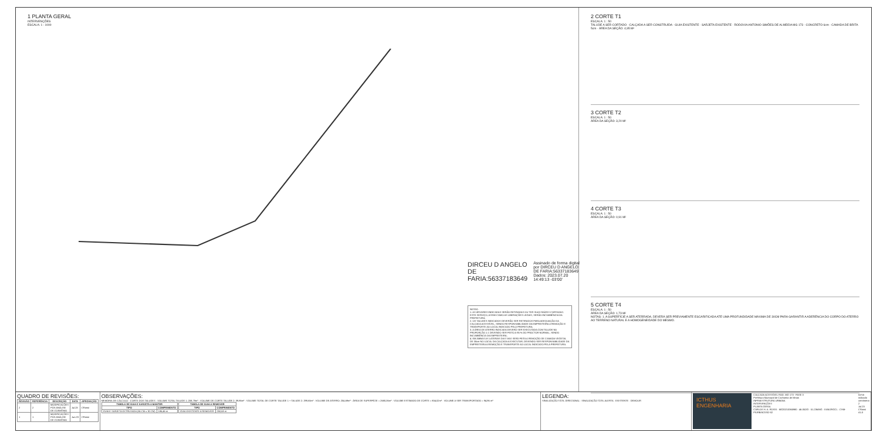1 PLANTA GERAL
INTERVENÇÕES
ESCALA: 1 : 1000
DIRCEU D ANGELO DE FARIA:56337183649
Assinado de forma digital por DIRCEU D ANGELO DE FARIA:56337183649 Dados: 2023.07.20 14:49:13 -03'00'
NOTAS:
1. AS ÁRVORES INDICADAS SERÃO RETIRADAS OU TER SUAS RAÍZES CORTADAS. ESTE SERVIÇO, ASSIM COMO AS LIBERAÇÕES LEGAIS, SERÃO INCUMBÊNCIA DA PREFEITURA;
2. OS TALUDES INDICADOS DEVERÃO SER RETIRADOS PARA ADEQUAÇÃO DA CALÇADA ACESSÍVEL, SENDO RESPONSABILIDADE DA EMPREITEIRA A REMOÇÃO E TRANSPORTE AO LOCAL INDICADO PELA PREFEITURA;
3. A ÁREA DE ATERRO INDICADA DEVERÁ SER EXECUTADA COM TALUDE NA PROPORÇÃO 1:1 DEVENDO SER FEITO A 95 % DO PROCTOR NORMAL, SENDO INCUMBÊNCIA DA EMPREITEIRA;
4. EM AMBAS AS LATERAIS DAS VIAS SERÁ FEITA A REMOÇÃO DE CAMADA VEGETAL DE 30cm NO LOCAL DA CALÇADA A EXECUTAR, DEVENDO SER RESPONSABILIDADE DA EMPREITEIRA A REMOÇÃO E TRANSPORTE AO LOCAL INDICADO PELA PREFEITURA.
2 CORTE T1
ESCALA: 1 : 50
TALUDE A SER CORTADO · CALÇADA A SER CONSTRUÍDA · GUIA EXISTENTE · SARJETA EXISTENTE · RODOVIA ANTONIO SIMÕES DE ALMEIDA MG 173 · CONCRETO 6cm · CAMADA DE BRITA 5cm · ÁREA DA SEÇÃO: 4,95 M²
3 CORTE T2
ESCALA: 1 : 50
ÁREA DA SEÇÃO: 3,20 M²
4 CORTE T3
ESCALA: 1 : 50
ÁREA DA SEÇÃO: 0,91 M²
5 CORTE T4
ESCALA: 1 : 50
ÁREA DA SEÇÃO: 1,73 M²
NOTAS: 1. A SUPERFÍCIE A SER ATERRADA, DEVERÁ SER PREVIAMENTE ESCARIFICADA ATÉ UMA PROFUNDIDADE MÁXIMA DE 30CM PARA GARANTIR A ADERÊNCIA DO CORPO DO ATERRO AO TERRENO NATURAL E A HOMOGENEIDADE DO MESMO.
QUADRO DE REVISÕES:
| REVISÃO | REFERÊNCIA | DESCRIÇÃO | DATA | APROVAÇÃO |
| --- | --- | --- | --- | --- |
| 2 | 2 | MODIFICAÇÕES PÓS ANÁLISE DE CONVÊNIO | Jul.23 | CRossi |
| 1 | 1 | MODIFICAÇÕES PÓS ANÁLISE DE CONVÊNIO | Jun.23 | CRossi |
OBSERVAÇÕES:
MEMÓRIA DE CÁLCULO - CORTE DOS TALUDES · VOLUME TOTAL TALUDE 1: 259,79m³ · VOLUME DE CORTE TALUDE 2: 39,86m³ · VOLUME TOTAL DE CORTE TALUDE 1 + TALUDE 2: 299,65m³ · VOLUME DE ATERRO: 204,69m³ · ÁREA DE SUPERFÍCIE = 2680,06m² · VOLUME ESTIMADO DE CORTE = 804,02m³ · VOLUME A SER TRANSPORTADO = 94,96 m³
| TABELA DE GUIA E SARJETA A MANTER | |
| --- | --- |
| TIPO | COMPRIMENTO |
| GUIA E SARJETA EXTRUSADA (65 CM x 30 CM) | 186,46 m |
| TABELA DE GUIA A REMOVER | |
| --- | --- |
| TIPO | COMPRIMENTO |
| GUIA EXISTENTE A REMOVER | 250,68 m |
LEGENDA:
SINALIZAÇÃO TÁTIL DIRECIONAL · SINALIZAÇÃO TÁTIL ALERTA · EXISTENTE · DEMOLIR
ICTHUS ENGENHARIA
CALÇADA ACESSÍVEL ROD. MG-173 - FASE 3
Prefeitura Municipal de Cachoeira de Minas
INFRAESTRUTURA URBANA
INTERVENÇÕES
PLANTA GERAL
CARLOS H. A. ROSSI · MG20210365980 · 46.052/D · 51.236/MG · EAN/JRGCL · CHM-P/URB/ACE/02-02
02/15
indicado
centímetro
2
Jul.23
CRossi
A1.0